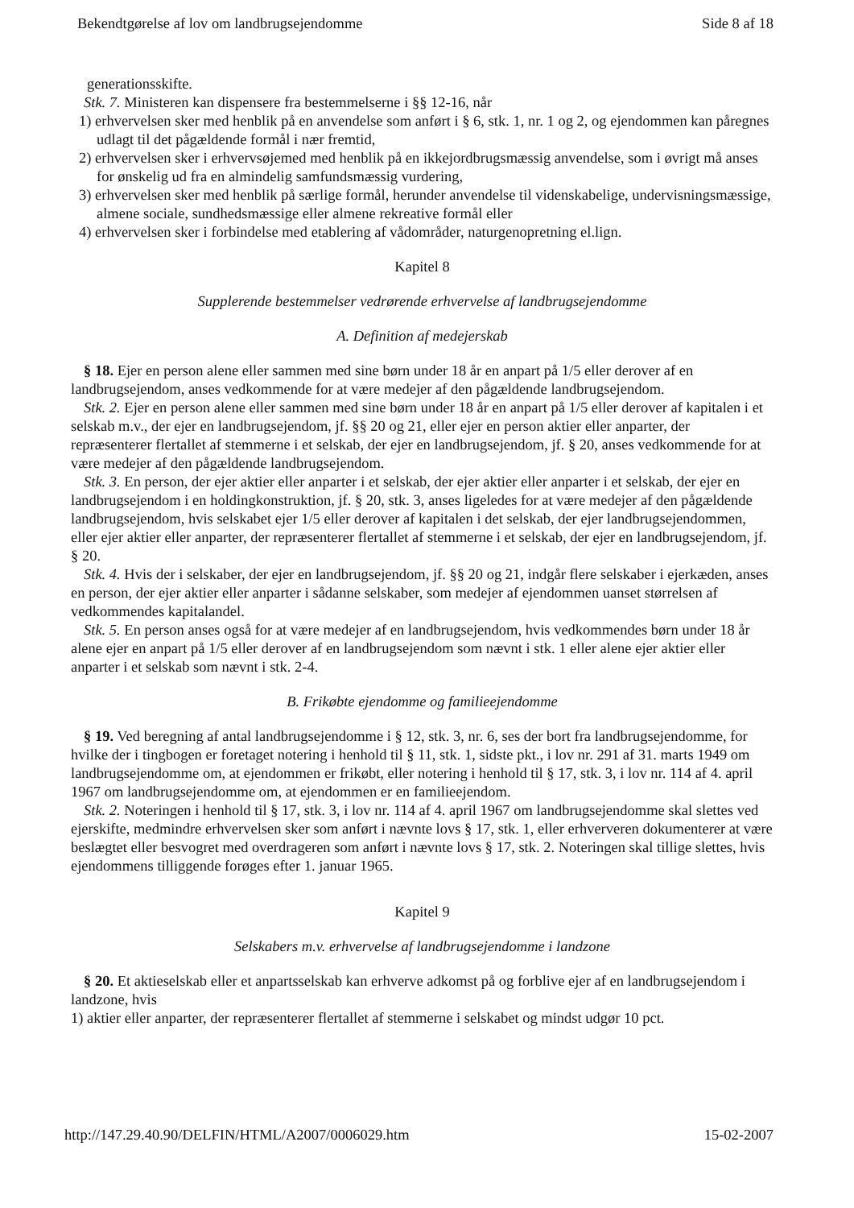Bekendtgørelse af lov om landbrugsejendomme Side 8 af 18
generationsskifte.
Stk. 7. Ministeren kan dispensere fra bestemmelserne i §§ 12-16, når
1) erhvervelsen sker med henblik på en anvendelse som anført i § 6, stk. 1, nr. 1 og 2, og ejendommen kan påregnes udlagt til det pågældende formål i nær fremtid,
2) erhvervelsen sker i erhvervsøjemed med henblik på en ikkejordbrugsmæssig anvendelse, som i øvrigt må anses for ønskelig ud fra en almindelig samfundsmæssig vurdering,
3) erhvervelsen sker med henblik på særlige formål, herunder anvendelse til videnskabelige, undervisningsmæssige, almene sociale, sundhedsmæssige eller almene rekreative formål eller
4) erhvervelsen sker i forbindelse med etablering af vådområder, naturgenopretning el.lign.
Kapitel 8
Supplerende bestemmelser vedrørende erhvervelse af landbrugsejendomme
A. Definition af medejerskab
§ 18. Ejer en person alene eller sammen med sine børn under 18 år en anpart på 1/5 eller derover af en landbrugsejendom, anses vedkommende for at være medejer af den pågældende landbrugsejendom.
Stk. 2. Ejer en person alene eller sammen med sine børn under 18 år en anpart på 1/5 eller derover af kapitalen i et selskab m.v., der ejer en landbrugsejendom, jf. §§ 20 og 21, eller ejer en person aktier eller anparter, der repræsenterer flertallet af stemmerne i et selskab, der ejer en landbrugsejendom, jf. § 20, anses vedkommende for at være medejer af den pågældende landbrugsejendom.
Stk. 3. En person, der ejer aktier eller anparter i et selskab, der ejer aktier eller anparter i et selskab, der ejer en landbrugsejendom i en holdingkonstruktion, jf. § 20, stk. 3, anses ligeledes for at være medejer af den pågældende landbrugsejendom, hvis selskabet ejer 1/5 eller derover af kapitalen i det selskab, der ejer landbrugsejendommen, eller ejer aktier eller anparter, der repræsenterer flertallet af stemmerne i et selskab, der ejer en landbrugsejendom, jf. § 20.
Stk. 4. Hvis der i selskaber, der ejer en landbrugsejendom, jf. §§ 20 og 21, indgår flere selskaber i ejerkæden, anses en person, der ejer aktier eller anparter i sådanne selskaber, som medejer af ejendommen uanset størrelsen af vedkommendes kapitalandel.
Stk. 5. En person anses også for at være medejer af en landbrugsejendom, hvis vedkommendes børn under 18 år alene ejer en anpart på 1/5 eller derover af en landbrugsejendom som nævnt i stk. 1 eller alene ejer aktier eller anparter i et selskab som nævnt i stk. 2-4.
B. Frikøbte ejendomme og familieejendomme
§ 19. Ved beregning af antal landbrugsejendomme i § 12, stk. 3, nr. 6, ses der bort fra landbrugsejendomme, for hvilke der i tingbogen er foretaget notering i henhold til § 11, stk. 1, sidste pkt., i lov nr. 291 af 31. marts 1949 om landbrugsejendomme om, at ejendommen er frikøbt, eller notering i henhold til § 17, stk. 3, i lov nr. 114 af 4. april 1967 om landbrugsejendomme om, at ejendommen er en familieejendom.
Stk. 2. Noteringen i henhold til § 17, stk. 3, i lov nr. 114 af 4. april 1967 om landbrugsejendomme skal slettes ved ejerskifte, medmindre erhvervelsen sker som anført i nævnte lovs § 17, stk. 1, eller erhververen dokumenterer at være beslægtet eller besvogret med overdrageren som anført i nævnte lovs § 17, stk. 2. Noteringen skal tillige slettes, hvis ejendommens tilliggende forøges efter 1. januar 1965.
Kapitel 9
Selskabers m.v. erhvervelse af landbrugsejendomme i landzone
§ 20. Et aktieselskab eller et anpartsselskab kan erhverve adkomst på og forblive ejer af en landbrugsejendom i landzone, hvis
1) aktier eller anparter, der repræsenterer flertallet af stemmerne i selskabet og mindst udgør 10 pct.
http://147.29.40.90/DELFIN/HTML/A2007/0006029.htm 15-02-2007